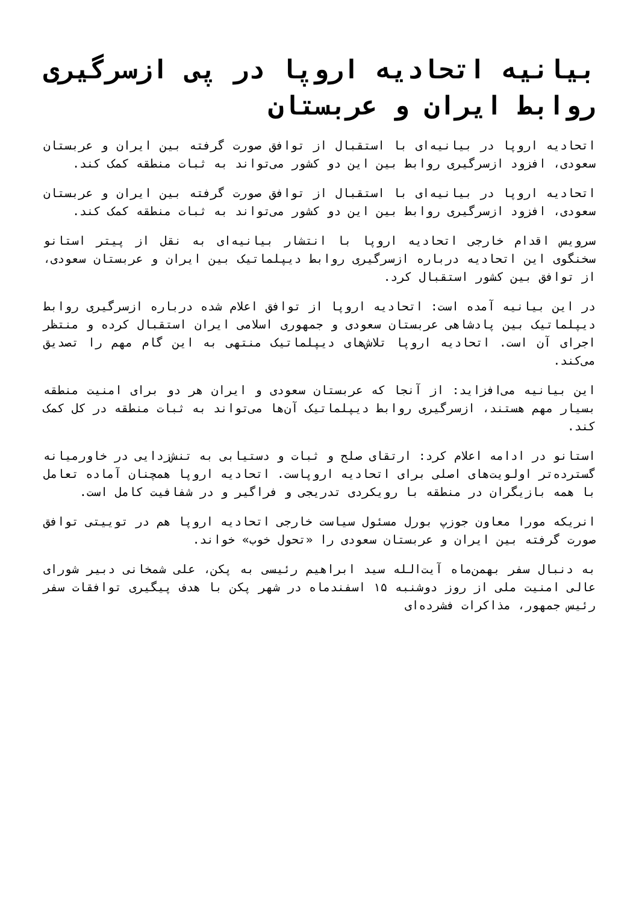بیانیه اتحادیه اروپا در پی ازسرگیری روابط ایران و عربستان
اتحادیه اروپا در بیانیه‌ای با استقبال از توافق صورت گرفته بین ایران و عربستان سعودی، افزود ازسرگیری روابط بین این دو کشور می‌تواند به ثبات منطقه کمک کند.
اتحادیه اروپا در بیانیه‌ای با استقبال از توافق صورت گرفته بین ایران و عربستان سعودی، افزود ازسرگیری روابط بین این دو کشور می‌تواند به ثبات منطقه کمک کند.
سرویس اقدام خارجی اتحادیه اروپا با انتشار بیانیه‌ای به نقل از پیتر استانو سخنگوی این اتحادیه درباره ازسرگیری روابط دیپلماتیک بین ایران و عربستان سعودی، از توافق بین کشور استقبال کرد.
در این بیانیه آمده است: اتحادیه اروپا از توافق اعلام شده درباره ازسرگیری روابط دیپلماتیک بین پادشاهی عربستان سعودی و جمهوری اسلامی ایران استقبال کرده و منتظر اجرای آن است. اتحادیه اروپا تلاش‌های دیپلماتیک منتهی به این گام مهم را تصدیق می‌کند.
این بیانیه می‌افزاید: از آنجا که عربستان سعودی و ایران هر دو برای امنیت منطقه بسیار مهم هستند، ازسرگیری روابط دیپلماتیک آن‌ها می‌تواند به ثبات منطقه در کل کمک کند.
استانو در ادامه اعلام کرد: ارتقای صلح و ثبات و دستیابی به تنش‌زدایی در خاورمیانه گسترده‌تر اولویت‌های اصلی برای اتحادیه اروپاست. اتحادیه اروپا همچنان آماده تعامل با همه بازیگران در منطقه با رویکردی تدریجی و فراگیر و در شفافیت کامل است.
انریکه مورا معاون جوزپ بورل مسئول سیاست خارجی اتحادیه اروپا هم در توییتی توافق صورت گرفته بین ایران و عربستان سعودی را «تحول خوب» خواند.
به دنبال سفر بهمن‌ماه آیت‌الله سید ابراهیم رئیسی به پکن، علی شمخانی دبیر شورای عالی امنیت ملی از روز دوشنبه ۱۵ اسفندماه در شهر پکن با هدف پیگیری توافقات سفر رئیس جمهور، مذاکرات فشرده‌ای